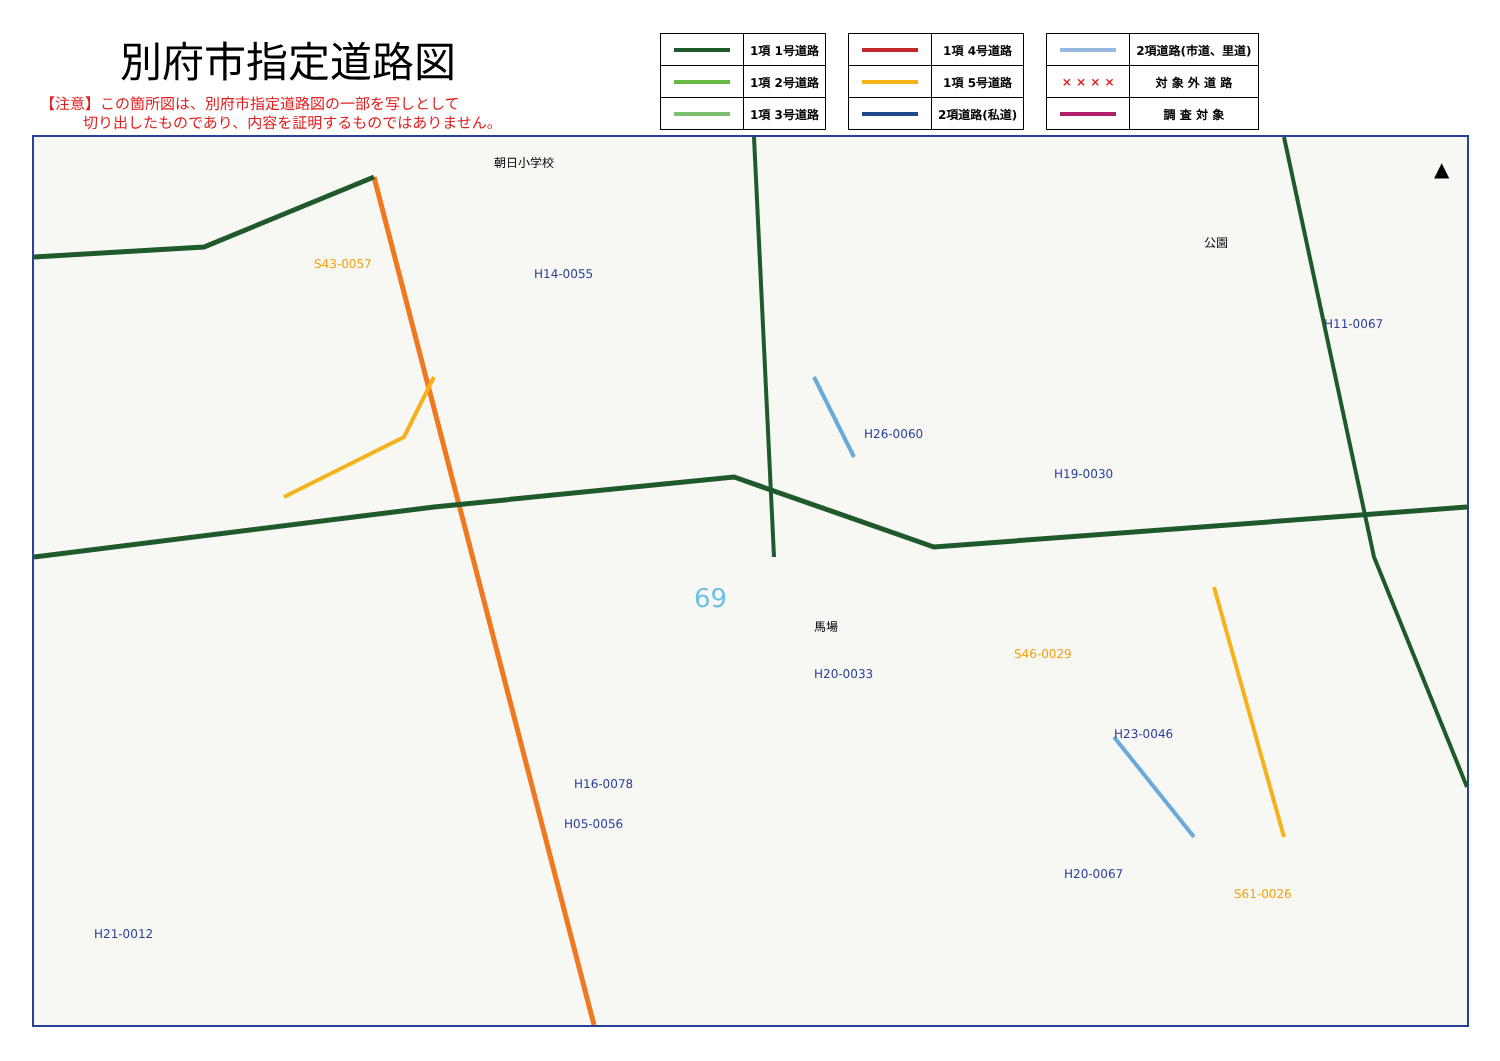別府市指定道路図
【注意】この箇所図は、別府市指定道路図の一部を写しとして
切り出したものであり、内容を証明するものではありません。
| | 1項 1号道路 |
| | 1項 2号道路 |
| | 1項 3号道路 |
| | 1項 4号道路 |
| | 1項 5号道路 |
| | 2項道路(私道) |
| | 2項道路(市道、里道) |
| × × × × | 対 象 外 道 路 |
| | 調 査 対 象 |
69
朝日小学校
公園
馬場
H14-0055
H11-0067
H26-0060
H19-0030
H20-0033
H23-0046
H16-0078
H05-0056
H20-0067
H21-0012
S43-0057
S46-0029
S61-0026
▲